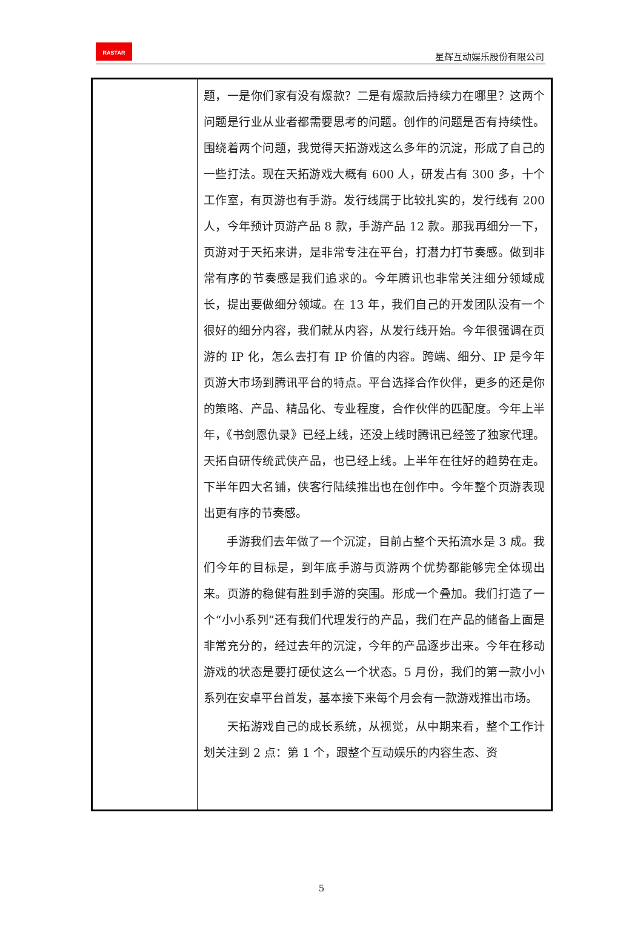RASTAR
星辉互动娱乐股份有限公司
| | 题，一是你们家有没有爆款？二是有爆款后持续力在哪里？这两个问题是行业从业者都需要思考的问题。创作的问题是否有持续性。围绕着两个问题，我觉得天拓游戏这么多年的沉淀，形成了自己的一些打法。现在天拓游戏大概有 600 人，研发占有 300 多，十个工作室，有页游也有手游。发行线属于比较扎实的，发行线有 200 人，今年预计页游产品 8 款，手游产品 12 款。那我再细分一下，页游对于天拓来讲，是非常专注在平台，打潜力打节奏感。做到非常有序的节奏感是我们追求的。今年腾讯也非常关注细分领域成长，提出要做细分领域。在 13 年，我们自己的开发团队没有一个很好的细分内容，我们就从内容，从发行线开始。今年很强调在页游的 IP 化，怎么去打有 IP 价值的内容。跨端、细分、IP 是今年页游大市场到腾讯平台的特点。平台选择合作伙伴，更多的还是你的策略、产品、精品化、专业程度，合作伙伴的匹配度。今年上半年，《书剑恩仇录》已经上线，还没上线时腾讯已经签了独家代理。天拓自研传统武侠产品，也已经上线。上半年在往好的趋势在走。下半年四大名铺，侠客行陆续推出也在创作中。今年整个页游表现出更有序的节奏感。 手游我们去年做了一个沉淀，目前占整个天拓流水是 3 成。我们今年的目标是，到年底手游与页游两个优势都能够完全体现出来。页游的稳健有胜到手游的突围。形成一个叠加。我们打造了一个“小小系列”还有我们代理发行的产品，我们在产品的储备上面是非常充分的，经过去年的沉淀，今年的产品逐步出来。今年在移动游戏的状态是要打硬仗这么一个状态。5 月份，我们的第一款小小系列在安卓平台首发，基本接下来每个月会有一款游戏推出市场。 天拓游戏自己的成长系统，从视觉，从中期来看，整个工作计划关注到 2 点：第 1 个，跟整个互动娱乐的内容生态、资 |
5